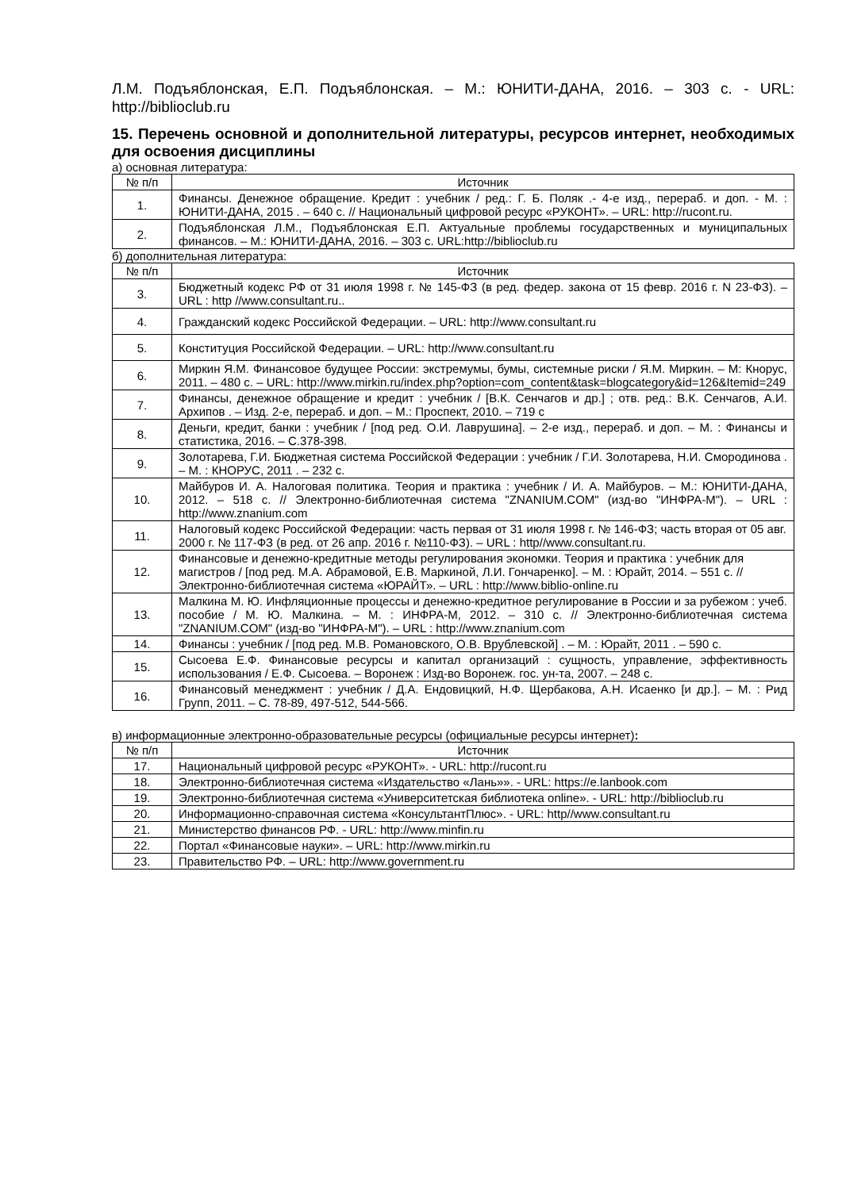Л.М. Подъяблонская, Е.П. Подъяблонская. – М.: ЮНИТИ-ДАНА, 2016. – 303 с. - URL: http://biblioclub.ru
15. Перечень основной и дополнительной литературы, ресурсов интернет, необходимых для освоения дисциплины
а) основная литература:
| № п/п | Источник |
| --- | --- |
| 1. | Финансы. Денежное обращение. Кредит : учебник / ред.: Г. Б. Поляк .- 4-е изд., перераб. и доп. - М. : ЮНИТИ-ДАНА, 2015 . – 640 с. // Национальный цифровой ресурс «РУКОНТ». – URL: http://rucont.ru. |
| 2. | Подъяблонская Л.М., Подъяблонская Е.П. Актуальные проблемы государственных и муниципальных финансов. – М.: ЮНИТИ-ДАНА, 2016. – 303 с. URL:http://biblioclub.ru |
б) дополнительная литература:
| № п/п | Источник |
| --- | --- |
| 3. | Бюджетный кодекс РФ от 31 июля 1998 г. № 145-ФЗ (в ред. федер. закона от 15 февр. 2016 г. N 23-ФЗ). – URL : http //www.consultant.ru.. |
| 4. | Гражданский кодекс Российской Федерации. – URL: http://www.consultant.ru |
| 5. | Конституция Российской Федерации. – URL: http://www.consultant.ru |
| 6. | Миркин Я.М. Финансовое будущее России: экстремумы, бумы, системные риски / Я.М. Миркин. – М: Кнорус, 2011. – 480 с. – URL: http://www.mirkin.ru/index.php?option=com_content&task=blogcategory&id=126&Itemid=249 |
| 7. | Финансы, денежное обращение и кредит : учебник / [В.К. Сенчагов и др.] ; отв. ред.: В.К. Сенчагов, А.И. Архипов . – Изд. 2-е, перераб. и доп. – М.: Проспект, 2010. – 719 с |
| 8. | Деньги, кредит, банки : учебник / [под ред. О.И. Лаврушина]. – 2-е изд., перераб. и доп. – М. : Финансы и статистика, 2016. – С.378-398. |
| 9. | Золотарева, Г.И. Бюджетная система Российской Федерации : учебник / Г.И. Золотарева, Н.И. Смородинова . – М. : КНОРУС, 2011 . – 232 с. |
| 10. | Майбуров И. А. Налоговая политика. Теория и практика : учебник / И. А. Майбуров. – М.: ЮНИТИ-ДАНА, 2012. – 518 с. // Электронно-библиотечная система "ZNANIUM.COM" (изд-во "ИНФРА-М"). – URL : http://www.znanium.com |
| 11. | Налоговый кодекс Российской Федерации: часть первая от 31 июля 1998 г. № 146-ФЗ; часть вторая от 05 авг. 2000 г. № 117-ФЗ (в ред. от 26 апр. 2016 г. №110-ФЗ). – URL : http//www.consultant.ru. |
| 12. | Финансовые и денежно-кредитные методы регулирования экономки. Теория и практика : учебник для магистров / [под ред. М.А. Абрамовой, Е.В. Маркиной, Л.И. Гончаренко]. – М. : Юрайт, 2014. – 551 с. // Электронно-библиотечная система «ЮРАЙТ». – URL : http://www.biblio-online.ru |
| 13. | Малкина М. Ю. Инфляционные процессы и денежно-кредитное регулирование в России и за рубежом : учеб. пособие / М. Ю. Малкина. – М. : ИНФРА-М, 2012. – 310 с. // Электронно-библиотечная система "ZNANIUM.COM" (изд-во "ИНФРА-М"). – URL : http://www.znanium.com |
| 14. | Финансы : учебник / [под ред. М.В. Романовского, О.В. Врублевской] . – М. : Юрайт, 2011 . – 590 с. |
| 15. | Сысоева Е.Ф. Финансовые ресурсы и капитал организаций : сущность, управление, эффективность использования / Е.Ф. Сысоева. – Воронеж : Изд-во Воронеж. гос. ун-та, 2007. – 248 с. |
| 16. | Финансовый менеджмент : учебник / Д.А. Ендовицкий, Н.Ф. Щербакова, А.Н. Исаенко [и др.]. – М. : Рид Групп, 2011. – С. 78-89, 497-512, 544-566. |
в) информационные электронно-образовательные ресурсы (официальные ресурсы интернет):
| № п/п | Источник |
| --- | --- |
| 17. | Национальный цифровой ресурс «РУКОНТ». - URL: http://rucont.ru |
| 18. | Электронно-библиотечная система «Издательство «Лань»». - URL: https://e.lanbook.com |
| 19. | Электронно-библиотечная система «Университетская библиотека online». - URL: http://biblioclub.ru |
| 20. | Информационно-справочная система «КонсультантПлюс». - URL: http//www.consultant.ru |
| 21. | Министерство финансов РФ. - URL: http://www.minfin.ru |
| 22. | Портал «Финансовые науки». – URL: http://www.mirkin.ru |
| 23. | Правительство РФ. – URL: http://www.government.ru |